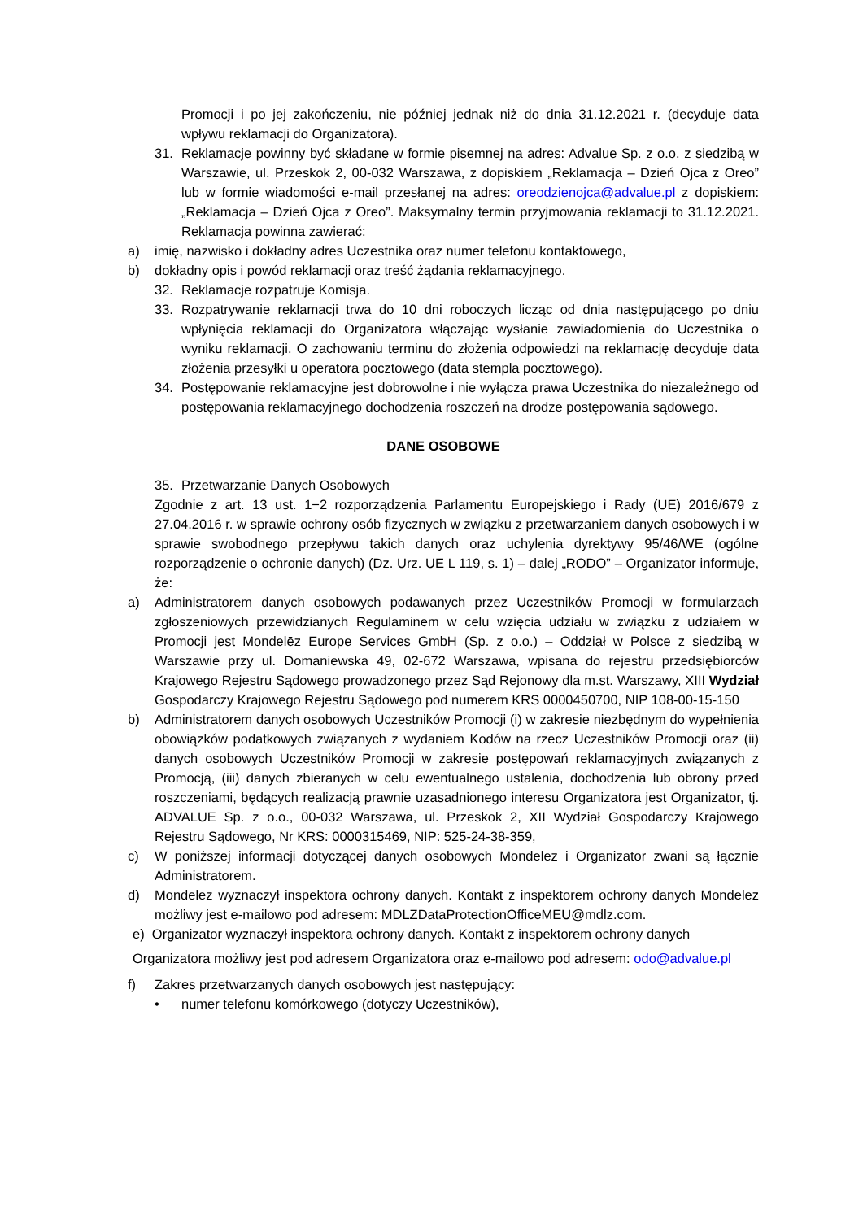Promocji i po jej zakończeniu, nie później jednak niż do dnia 31.12.2021 r. (decyduje data wpływu reklamacji do Organizatora).
31. Reklamacje powinny być składane w formie pisemnej na adres: Advalue Sp. z o.o. z siedzibą w Warszawie, ul. Przeskok 2, 00-032 Warszawa, z dopiskiem „Reklamacja – Dzień Ojca z Oreo” lub w formie wiadomości e-mail przesłanej na adres: oreodzienojca@advalue.pl z dopiskiem: „Reklamacja – Dzień Ojca z Oreo”. Maksymalny termin przyjmowania reklamacji to 31.12.2021. Reklamacja powinna zawierać:
a) imię, nazwisko i dokładny adres Uczestnika oraz numer telefonu kontaktowego,
b) dokładny opis i powód reklamacji oraz treść żądania reklamacyjnego.
32. Reklamacje rozpatruje Komisja.
33. Rozpatrywanie reklamacji trwa do 10 dni roboczych licząc od dnia następującego po dniu wpłynięcia reklamacji do Organizatora włączając wysłanie zawiadomienia do Uczestnika o wyniku reklamacji. O zachowaniu terminu do złożenia odpowiedzi na reklamację decyduje data złożenia przesyłki u operatora pocztowego (data stempla pocztowego).
34. Postępowanie reklamacyjne jest dobrowolne i nie wyłącza prawa Uczestnika do niezależnego od postępowania reklamacyjnego dochodzenia roszczeń na drodze postępowania sądowego.
DANE OSOBOWE
35. Przetwarzanie Danych Osobowych
Zgodnie z art. 13 ust. 1−2 rozporządzenia Parlamentu Europejskiego i Rady (UE) 2016/679 z 27.04.2016 r. w sprawie ochrony osób fizycznych w związku z przetwarzaniem danych osobowych i w sprawie swobodnego przepływu takich danych oraz uchylenia dyrektywy 95/46/WE (ogólne rozporządzenie o ochronie danych) (Dz. Urz. UE L 119, s. 1) – dalej „RODO” – Organizator informuje, że:
a) Administratorem danych osobowych podawanych przez Uczestników Promocji w formularzach zgłoszeniowych przewidzianych Regulaminem w celu wzięcia udziału w związku z udziałem w Promocji jest Mondelēz Europe Services GmbH (Sp. z o.o.) – Oddział w Polsce z siedzibą w Warszawie przy ul. Domaniewska 49, 02-672 Warszawa, wpisana do rejestru przedsiębiorców Krajowego Rejestru Sądowego prowadzonego przez Sąd Rejonowy dla m.st. Warszawy, XIII Wydział Gospodarczy Krajowego Rejestru Sądowego pod numerem KRS 0000450700, NIP 108-00-15-150
b) Administratorem danych osobowych Uczestników Promocji (i) w zakresie niezbędnym do wypełnienia obowiązków podatkowych związanych z wydaniem Kodów na rzecz Uczestników Promocji oraz (ii) danych osobowych Uczestników Promocji w zakresie postępowań reklamacyjnych związanych z Promocją, (iii) danych zbieranych w celu ewentualnego ustalenia, dochodzenia lub obrony przed roszczeniami, będących realizacją prawnie uzasadnionego interesu Organizatora jest Organizator, tj. ADVALUE Sp. z o.o., 00-032 Warszawa, ul. Przeskok 2, XII Wydział Gospodarczy Krajowego Rejestru Sądowego, Nr KRS: 0000315469, NIP: 525-24-38-359,
c) W poniższej informacji dotyczącej danych osobowych Mondelez i Organizator zwani są łącznie Administratorem.
d) Mondelez wyznaczył inspektora ochrony danych. Kontakt z inspektorem ochrony danych Mondelez możliwy jest e-mailowo pod adresem: MDLZDataProtectionOfficeMEU@mdlz.com.
e) Organizator wyznaczył inspektora ochrony danych. Kontakt z inspektorem ochrony danych
Organizatora możliwy jest pod adresem Organizatora oraz e-mailowo pod adresem: odo@advalue.pl
f) Zakres przetwarzanych danych osobowych jest następujący:
• numer telefonu komórkowego (dotyczy Uczestników),